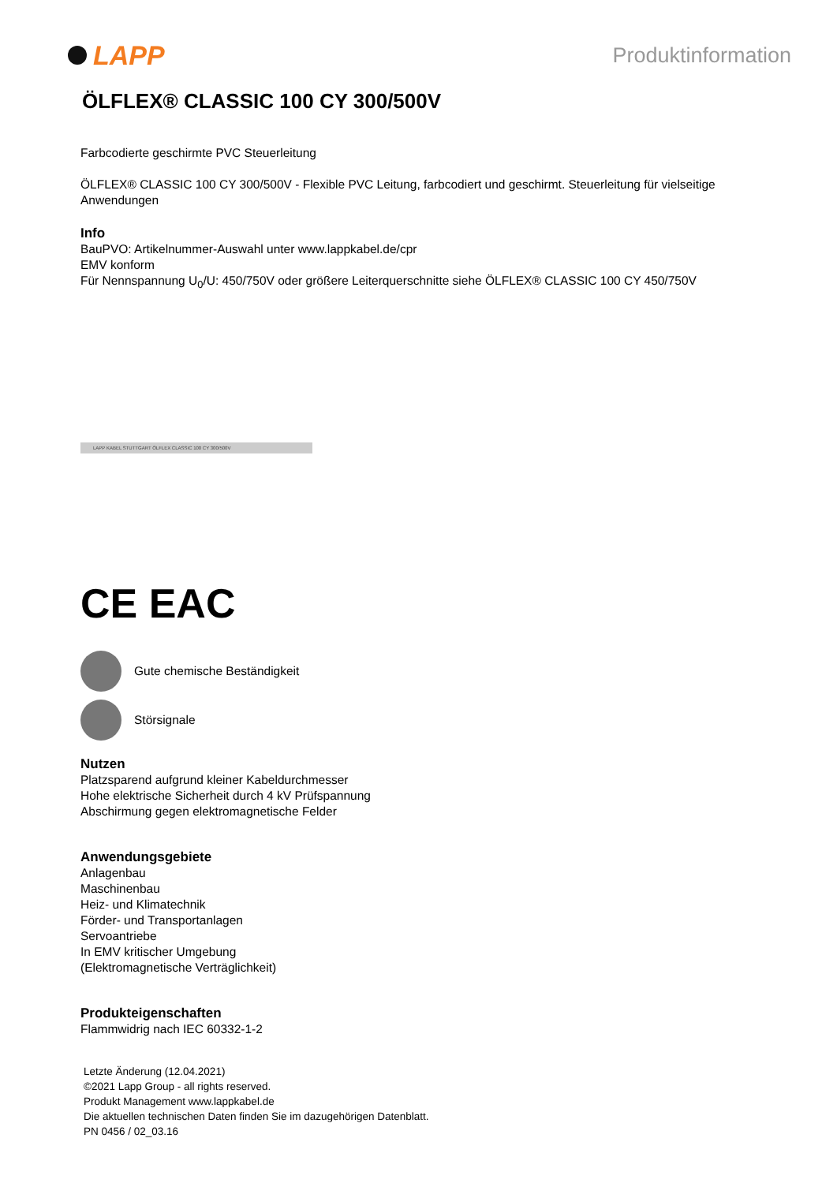LAPP
Produktinformation
ÖLFLEX® CLASSIC 100 CY 300/500V
Farbcodierte geschirmte PVC Steuerleitung
ÖLFLEX® CLASSIC 100 CY 300/500V - Flexible PVC Leitung, farbcodiert und geschirmt. Steuerleitung für vielseitige Anwendungen
Info
BauPVO: Artikelnummer-Auswahl unter www.lappkabel.de/cpr
EMV konform
Für Nennspannung U<sub>0</sub>/U: 450/750V oder größere Leiterquerschnitte siehe ÖLFLEX® CLASSIC 100 CY 450/750V
LAPP KABEL STUTTGART ÖLFLEX CLASSIC 100 CY 300/500V
CE EAC
Gute chemische Beständigkeit
Störsignale
Nutzen
Platzsparend aufgrund kleiner Kabeldurchmesser
Hohe elektrische Sicherheit durch 4 kV Prüfspannung
Abschirmung gegen elektromagnetische Felder
Anwendungsgebiete
Anlagenbau
Maschinenbau
Heiz- und Klimatechnik
Förder- und Transportanlagen
Servoantriebe
In EMV kritischer Umgebung
(Elektromagnetische Verträglichkeit)
Produkteigenschaften
Flammwidrig nach IEC 60332-1-2
Letzte Änderung (12.04.2021)
©2021 Lapp Group - all rights reserved.
Produkt Management www.lappkabel.de
Die aktuellen technischen Daten finden Sie im dazugehörigen Datenblatt.
PN 0456 / 02_03.16